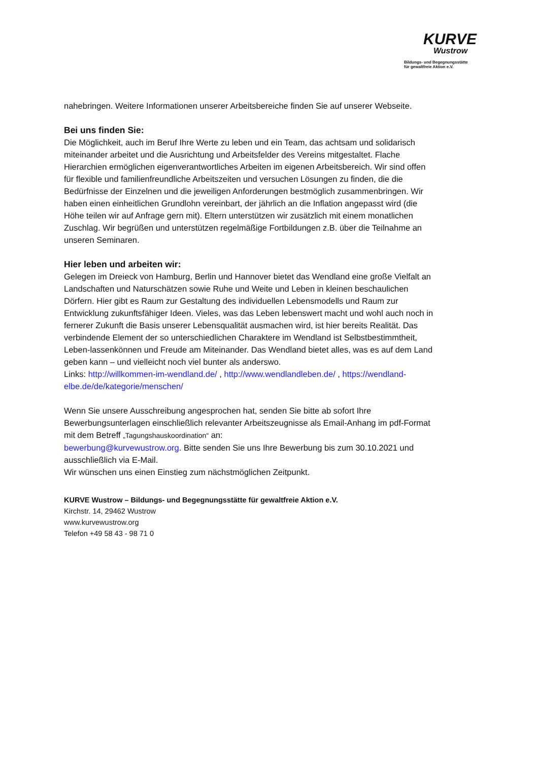KURVE
Wustrow
Bildungs- und Begegnungsstätte
für gewaltfreie Aktion e.V.
nahebringen. Weitere Informationen unserer Arbeitsbereiche finden Sie auf unserer Webseite.
Bei uns finden Sie:
Die Möglichkeit, auch im Beruf Ihre Werte zu leben und ein Team, das achtsam und solidarisch miteinander arbeitet und die Ausrichtung und Arbeitsfelder des Vereins mitgestaltet. Flache Hierarchien ermöglichen eigenverantwortliches Arbeiten im eigenen Arbeitsbereich. Wir sind offen für flexible und familienfreundliche Arbeitszeiten und versuchen Lösungen zu finden, die die Bedürfnisse der Einzelnen und die jeweiligen Anforderungen bestmöglich zusammenbringen. Wir haben einen einheitlichen Grundlohn vereinbart, der jährlich an die Inflation angepasst wird (die Höhe teilen wir auf Anfrage gern mit). Eltern unterstützen wir zusätzlich mit einem monatlichen Zuschlag. Wir begrüßen und unterstützen regelmäßige Fortbildungen z.B. über die Teilnahme an unseren Seminaren.
Hier leben und arbeiten wir:
Gelegen im Dreieck von Hamburg, Berlin und Hannover bietet das Wendland eine große Vielfalt an Landschaften und Naturschätzen sowie Ruhe und Weite und Leben in kleinen beschaulichen Dörfern. Hier gibt es Raum zur Gestaltung des individuellen Lebensmodells und Raum zur Entwicklung zukunftsfähiger Ideen. Vieles, was das Leben lebenswert macht und wohl auch noch in fernerer Zukunft die Basis unserer Lebensqualität ausmachen wird, ist hier bereits Realität. Das verbindende Element der so unterschiedlichen Charaktere im Wendland ist Selbstbestimmtheit, Leben-lassenkönnen und Freude am Miteinander. Das Wendland bietet alles, was es auf dem Land geben kann – und vielleicht noch viel bunter als anderswo.
Links: http://willkommen-im-wendland.de/ , http://www.wendlandleben.de/ , https://wendland-elbe.de/de/kategorie/menschen/
Wenn Sie unsere Ausschreibung angesprochen hat, senden Sie bitte ab sofort Ihre Bewerbungsunterlagen einschließlich relevanter Arbeitszeugnisse als Email-Anhang im pdf-Format mit dem Betreff „Tagungshauskoordination“ an:
bewerbung@kurvewustrow.org. Bitte senden Sie uns Ihre Bewerbung bis zum 30.10.2021 und ausschließlich via E-Mail.
Wir wünschen uns einen Einstieg zum nächstmöglichen Zeitpunkt.
KURVE Wustrow – Bildungs- und Begegnungsstätte für gewaltfreie Aktion e.V.
Kirchstr. 14, 29462 Wustrow
www.kurvewustrow.org
Telefon +49 58 43 - 98 71 0